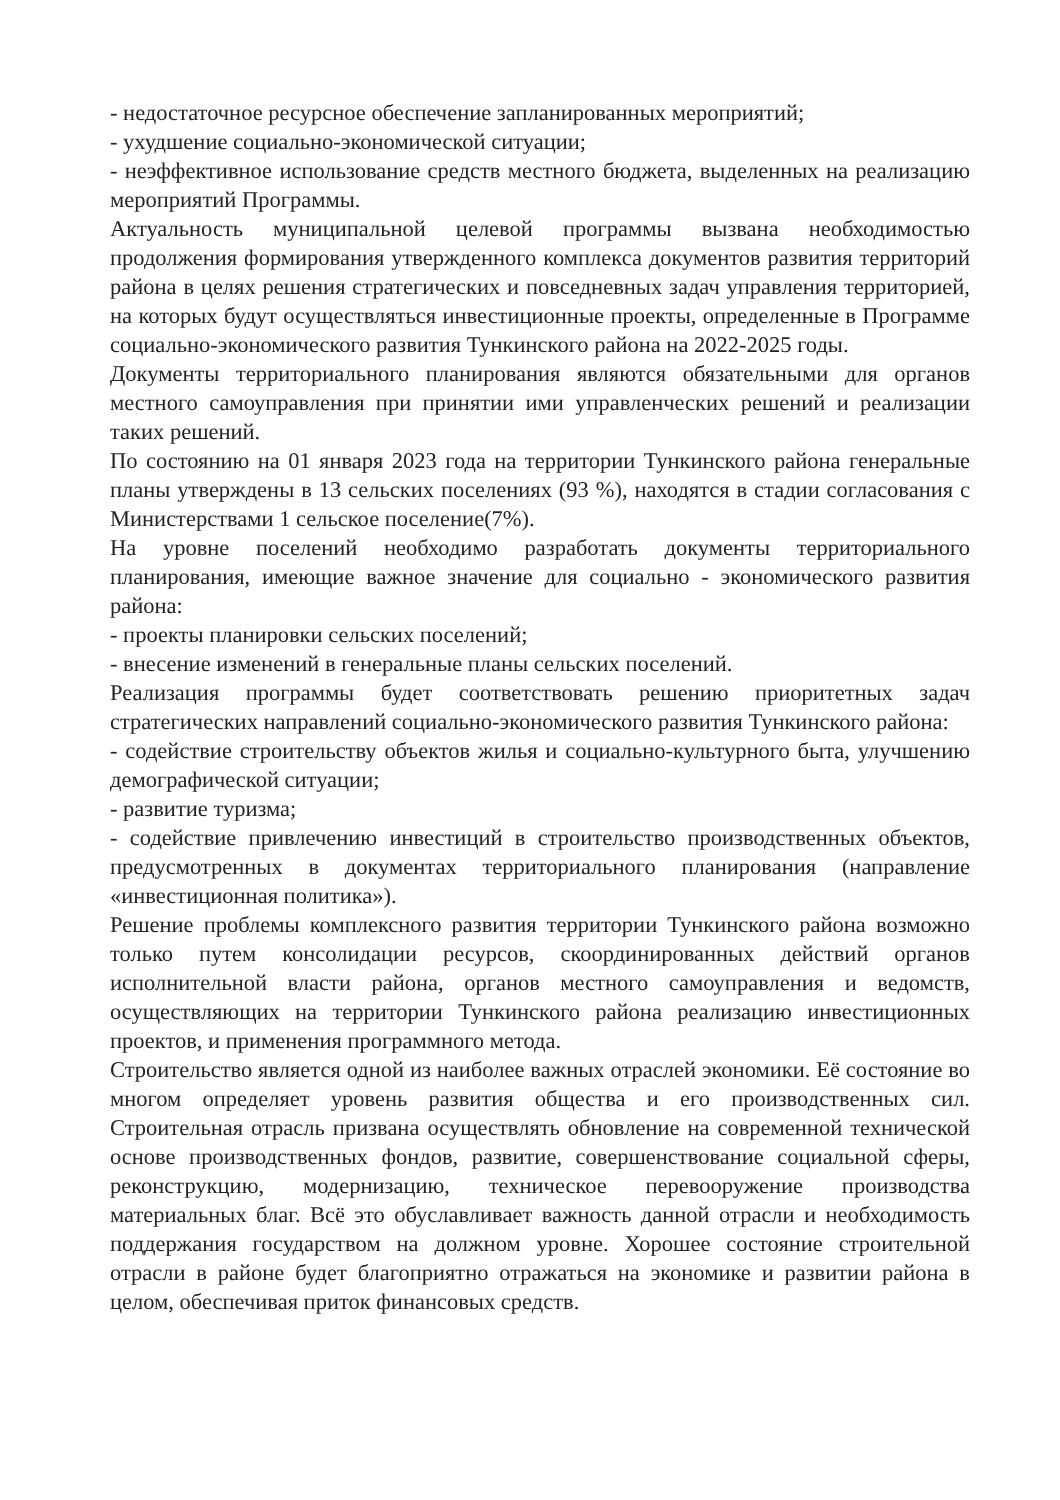- недостаточное ресурсное обеспечение запланированных мероприятий;
- ухудшение социально-экономической ситуации;
- неэффективное использование средств местного бюджета, выделенных на реализацию мероприятий Программы.
Актуальность муниципальной целевой программы вызвана необходимостью продолжения формирования утвержденного комплекса документов развития территорий района в целях решения стратегических и повседневных задач управления территорией, на которых будут осуществляться инвестиционные проекты, определенные в Программе социально-экономического развития Тункинского района на 2022-2025 годы.
Документы территориального планирования являются обязательными для органов местного самоуправления при принятии ими управленческих решений и реализации таких решений.
По состоянию на 01 января 2023 года на территории Тункинского района генеральные планы утверждены в 13 сельских поселениях (93 %), находятся в стадии согласования с Министерствами 1 сельское поселение(7%).
На уровне поселений необходимо разработать документы территориального планирования, имеющие важное значение для социально - экономического развития района:
- проекты планировки сельских поселений;
- внесение изменений в генеральные планы сельских поселений.
Реализация программы будет соответствовать решению приоритетных задач стратегических направлений социально-экономического развития Тункинского района:
- содействие строительству объектов жилья и социально-культурного быта, улучшению демографической ситуации;
- развитие туризма;
- содействие привлечению инвестиций в строительство производственных объектов, предусмотренных в документах территориального планирования (направление «инвестиционная политика»).
Решение проблемы комплексного развития территории Тункинского района возможно только путем консолидации ресурсов, скоординированных действий органов исполнительной власти района, органов местного самоуправления и ведомств, осуществляющих на территории Тункинского района реализацию инвестиционных проектов, и применения программного метода.
Строительство является одной из наиболее важных отраслей экономики. Её состояние во многом определяет уровень развития общества и его производственных сил. Строительная отрасль призвана осуществлять обновление на современной технической основе производственных фондов, развитие, совершенствование социальной сферы, реконструкцию, модернизацию, техническое перевооружение производства материальных благ. Всё это обуславливает важность данной отрасли и необходимость поддержания государством на должном уровне. Хорошее состояние строительной отрасли в районе будет благоприятно отражаться на экономике и развитии района в целом, обеспечивая приток финансовых средств.